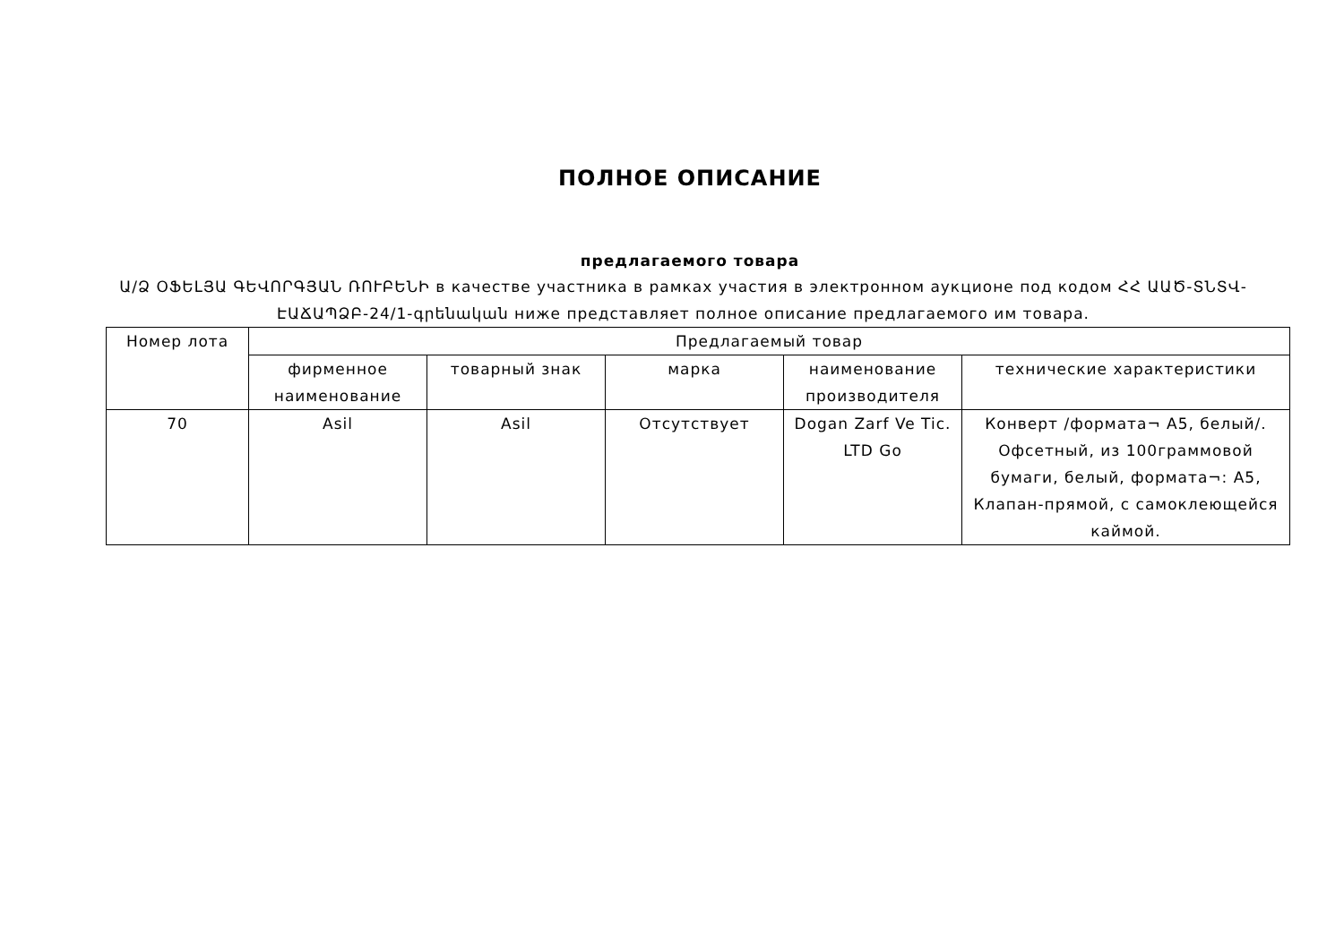ПОЛНОЕ ОПИСАНИЕ
предлагаемого товара
Ա/Ձ ՕՖԵԼՅԱ ԳԵՎՈՐԳՅԱՆ ՌՈՒԲԵՆԻ в качестве участника в рамках участия в электронном аукционе под кодом ՀՀ ԱԱԾ-ՏՆՏՎ-ԷԱՃԱՊՁԲ-24/1-գրենական ниже представляет полное описание предлагаемого им товара.
| Номер лота | Предлагаемый товар | | | | |
| --- | --- | --- | --- | --- | --- |
| | фирменное наименование | товарный знак | марка | наименование производителя | технические характеристики |
| 70 | Asil | Asil | Отсутствует | Dogan Zarf Ve Tic. LTD Go | Конверт /формата¬ A5, белый/. Офсетный, из 100граммовой бумаги, белый, формата¬: A5, Клапан-прямой, с самоклеющейся каймой. |